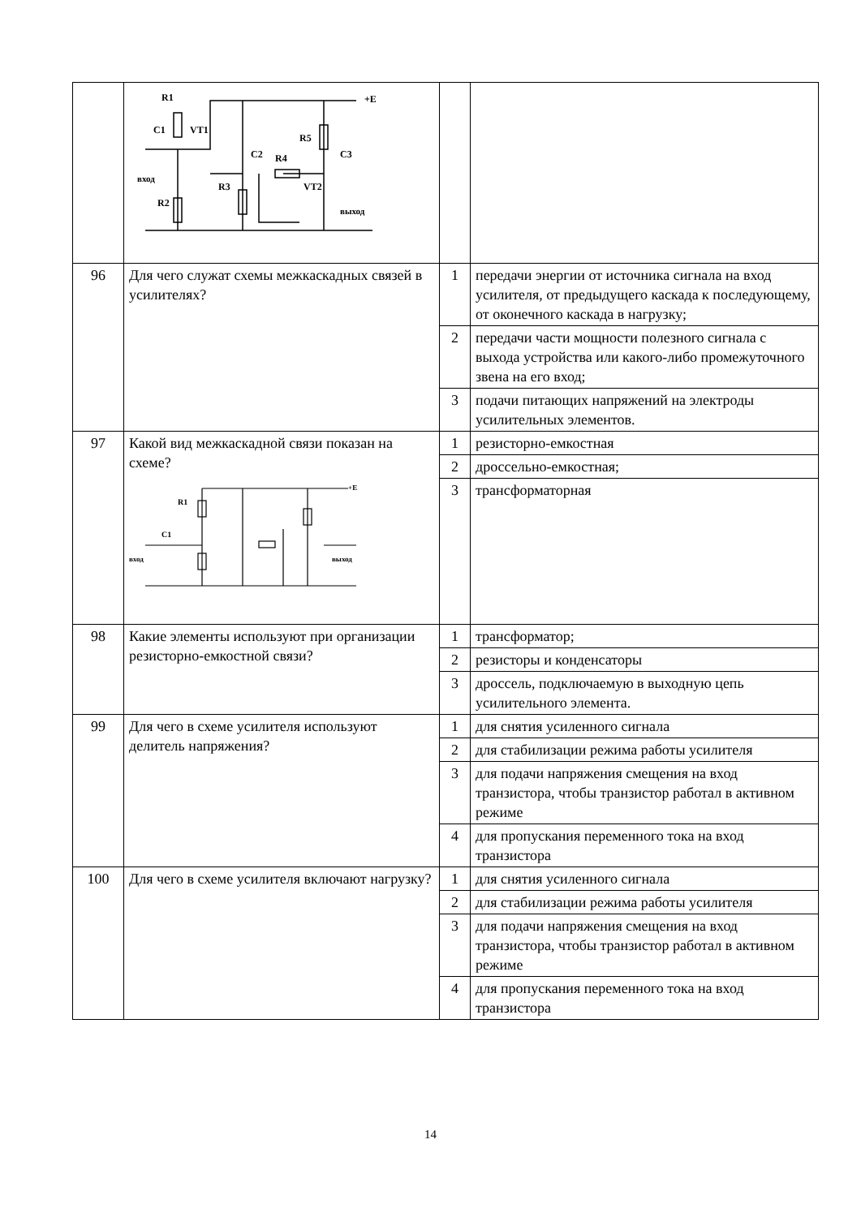| | R1 C1 VT1 C2 R4 R5 C3 вход R3 VT2 R2 выход +E | | |
| 96 | Для чего служат схемы межкаскадных связей в усилителях? | 1 | передачи энергии от источника сигнала на вход усилителя, от предыдущего каскада к последующему, от оконечного каскада в нагрузку; |
| | | 2 | передачи части мощности полезного сигнала с выхода устройства или какого-либо промежуточного звена на его вход; |
| | | 3 | подачи питающих напряжений на электроды усилительных элементов. |
| 97 | Какой вид межкаскадной связи показан на схеме? R1 C1 вход выход +E | 1 | резисторно-емкостная |
| | | 2 | дроссельно-емкостная; |
| | | 3 | трансформаторная |
| 98 | Какие элементы используют при организации резисторно-емкостной связи? | 1 | трансформатор; |
| | | 2 | резисторы и конденсаторы |
| | | 3 | дроссель, подключаемую в выходную цепь усилительного элемента. |
| 99 | Для чего в схеме усилителя используют делитель напряжения? | 1 | для снятия усиленного сигнала |
| | | 2 | для стабилизации режима работы усилителя |
| | | 3 | для подачи напряжения смещения на вход транзистора, чтобы транзистор работал в активном режиме |
| | | 4 | для пропускания переменного тока на вход транзистора |
| 100 | Для чего в схеме усилителя включают нагрузку? | 1 | для снятия усиленного сигнала |
| | | 2 | для стабилизации режима работы усилителя |
| | | 3 | для подачи напряжения смещения на вход транзистора, чтобы транзистор работал в активном режиме |
| | | 4 | для пропускания переменного тока на вход транзистора |
14